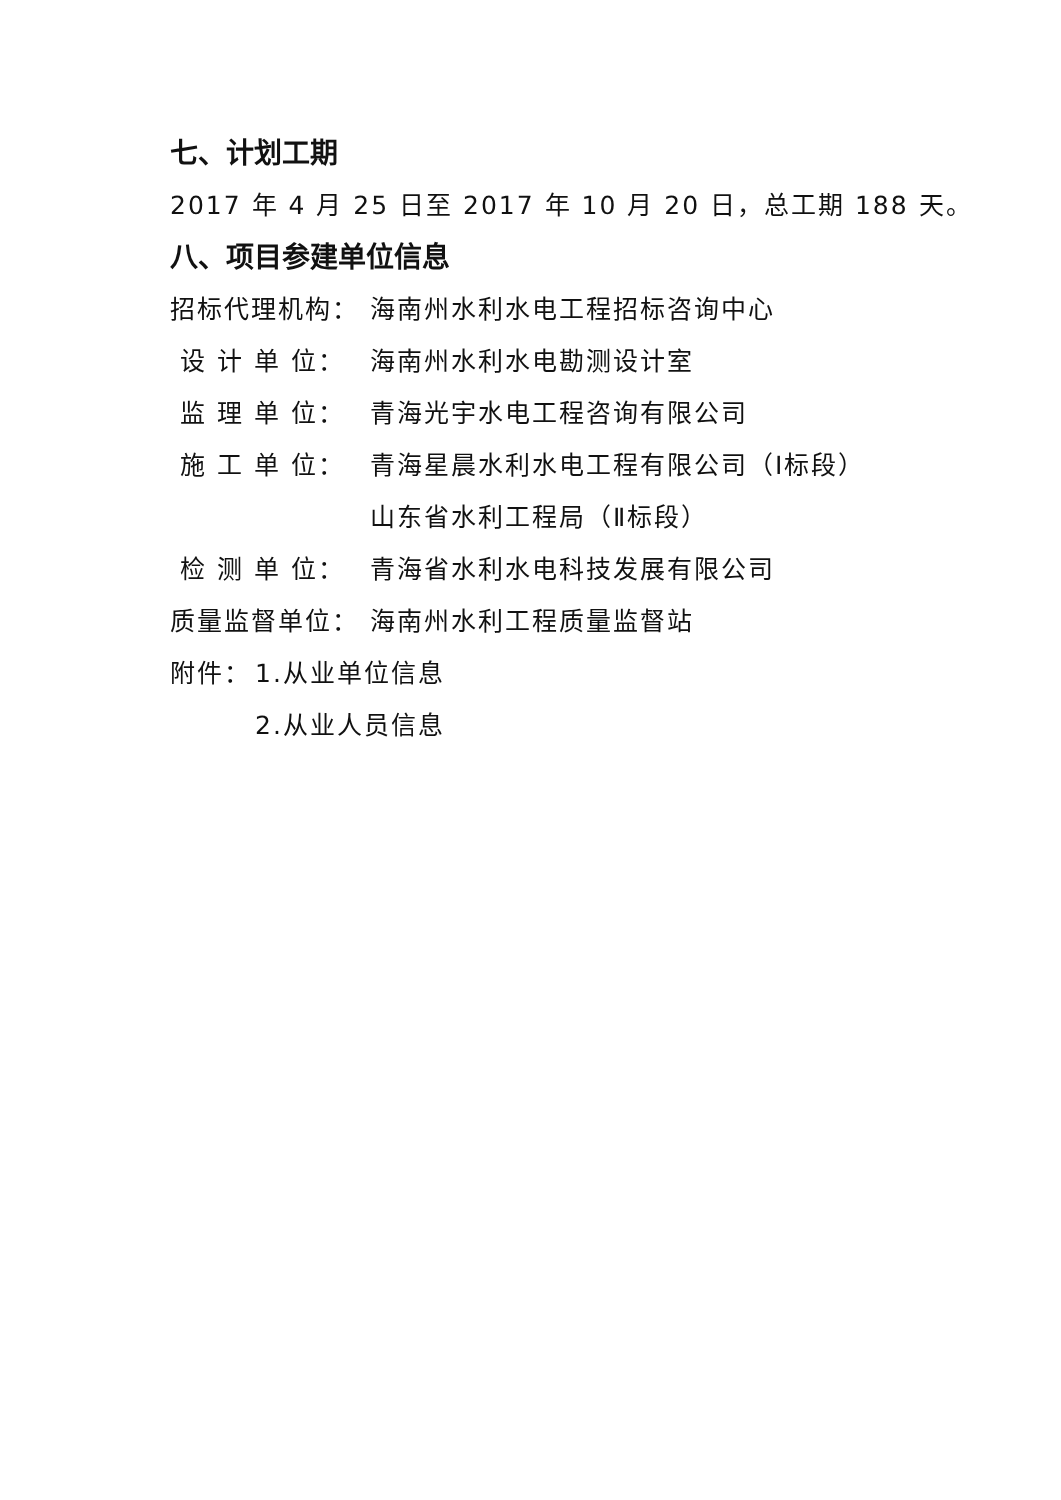七、计划工期
2017 年 4 月 25 日至 2017 年 10 月 20 日，总工期 188 天。
八、项目参建单位信息
招标代理机构： 海南州水利水电工程招标咨询中心
设 计 单 位： 海南州水利水电勘测设计室
监 理 单 位： 青海光宇水电工程咨询有限公司
施 工 单 位： 青海星晨水利水电工程有限公司（Ⅰ标段）
山东省水利工程局（Ⅱ标段）
检 测 单 位： 青海省水利水电科技发展有限公司
质量监督单位： 海南州水利工程质量监督站
附件： 1.从业单位信息
2.从业人员信息